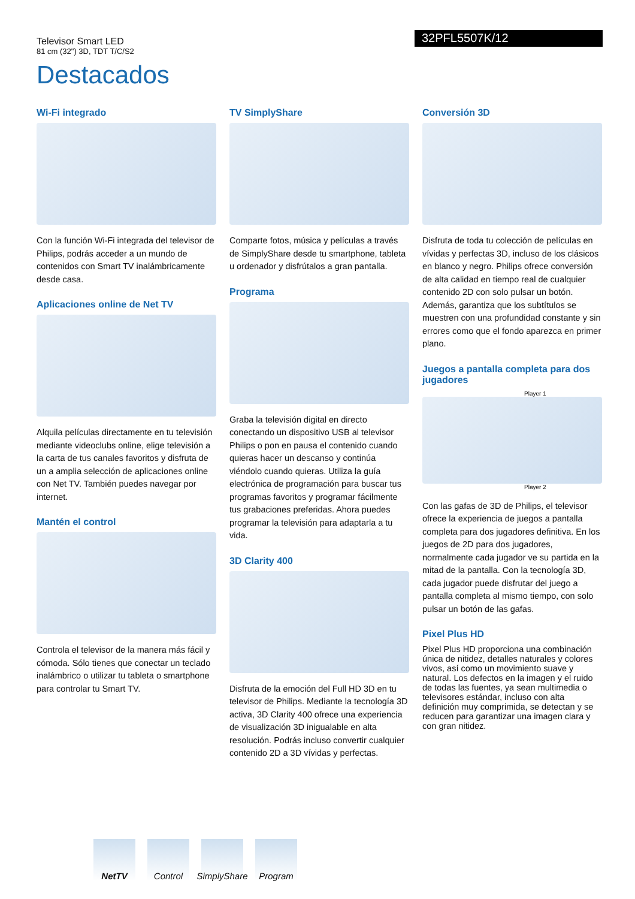Televisor Smart LED
81 cm (32") 3D, TDT T/C/S2
32PFL5507K/12
Destacados
Wi-Fi integrado
Con la función Wi-Fi integrada del televisor de Philips, podrás acceder a un mundo de contenidos con Smart TV inalámbricamente desde casa.
Aplicaciones online de Net TV
Alquila películas directamente en tu televisión mediante videoclubs online, elige televisión a la carta de tus canales favoritos y disfruta de un a amplia selección de aplicaciones online con Net TV. También puedes navegar por internet.
Mantén el control
Controla el televisor de la manera más fácil y cómoda. Sólo tienes que conectar un teclado inalámbrico o utilizar tu tableta o smartphone para controlar tu Smart TV.
TV SimplyShare
Comparte fotos, música y películas a través de SimplyShare desde tu smartphone, tableta u ordenador y disfrútalos a gran pantalla.
Programa
Graba la televisión digital en directo conectando un dispositivo USB al televisor Philips o pon en pausa el contenido cuando quieras hacer un descanso y continúa viéndolo cuando quieras. Utiliza la guía electrónica de programación para buscar tus programas favoritos y programar fácilmente tus grabaciones preferidas. Ahora puedes programar la televisión para adaptarla a tu vida.
3D Clarity 400
Disfruta de la emoción del Full HD 3D en tu televisor de Philips. Mediante la tecnología 3D activa, 3D Clarity 400 ofrece una experiencia de visualización 3D inigualable en alta resolución. Podrás incluso convertir cualquier contenido 2D a 3D vívidas y perfectas.
Conversión 3D
Disfruta de toda tu colección de películas en vívidas y perfectas 3D, incluso de los clásicos en blanco y negro. Philips ofrece conversión de alta calidad en tiempo real de cualquier contenido 2D con solo pulsar un botón. Además, garantiza que los subtítulos se muestren con una profundidad constante y sin errores como que el fondo aparezca en primer plano.
Juegos a pantalla completa para dos jugadores
Player 1
Player 2
Con las gafas de 3D de Philips, el televisor ofrece la experiencia de juegos a pantalla completa para dos jugadores definitiva. En los juegos de 2D para dos jugadores, normalmente cada jugador ve su partida en la mitad de la pantalla. Con la tecnología 3D, cada jugador puede disfrutar del juego a pantalla completa al mismo tiempo, con solo pulsar un botón de las gafas.
Pixel Plus HD
Pixel Plus HD proporciona una combinación única de nitidez, detalles naturales y colores vivos, así como un movimiento suave y natural. Los defectos en la imagen y el ruido de todas las fuentes, ya sean multimedia o televisores estándar, incluso con alta definición muy comprimida, se detectan y se reducen para garantizar una imagen clara y con gran nitidez.
NetTV Control SimplyShare
Program